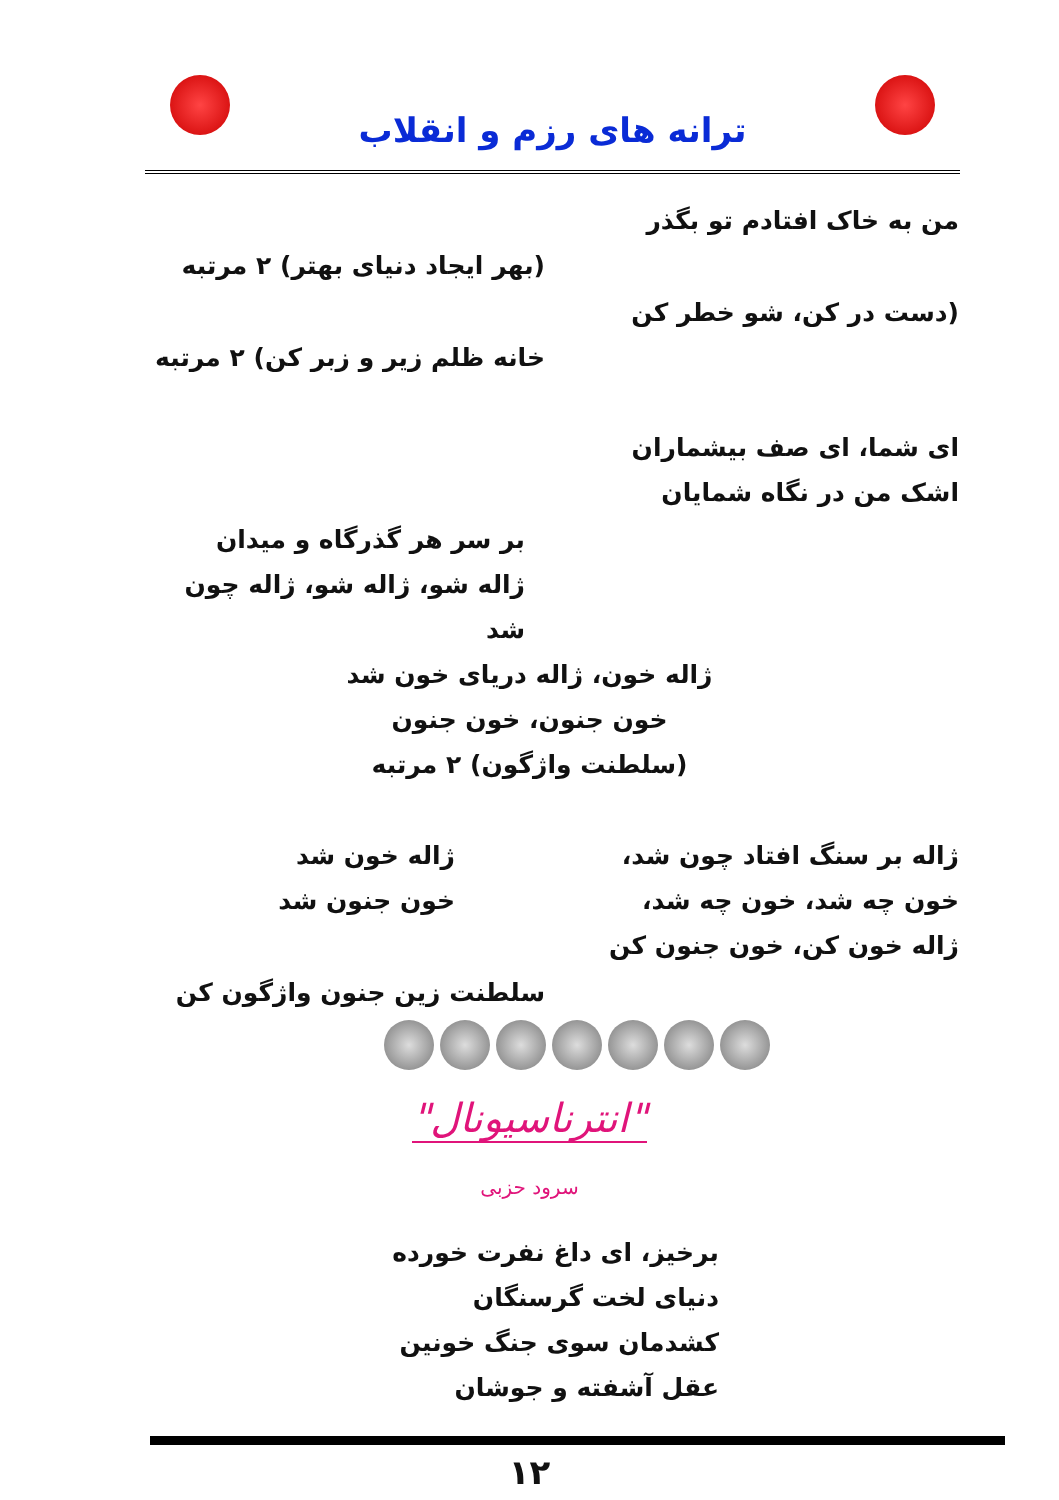ترانه های رزم و انقلاب
من به خاک افتادم تو بگذر
(بهر ایجاد دنیای بهتر) ۲ مرتبه
(دست در کن، شو خطر کن
خانه ظلم زیر و زبر کن) ۲ مرتبه
ای شما، ای صف بیشماران
اشک من در نگاه شمایان
بر سر هر گذرگاه و میدان
ژاله شو، ژاله شو، ژاله چون شد
ژاله خون، ژاله دریای خون شد
خون جنون، خون جنون
(سلطنت واژگون) ۲ مرتبه
ژاله بر سنگ افتاد چون شد،
خون چه شد، خون چه شد،
ژاله خون کن، خون جنون کن
ژاله خون شد
خون جنون شد
سلطنت زین جنون واژگون کن
"انترناسیونال"
سرود حزبی
برخیز، ای داغ نفرت خورده
دنیای لخت گرسنگان
کشدمان سوی جنگ خونین
عقل آشفته و جوشان
۱۲